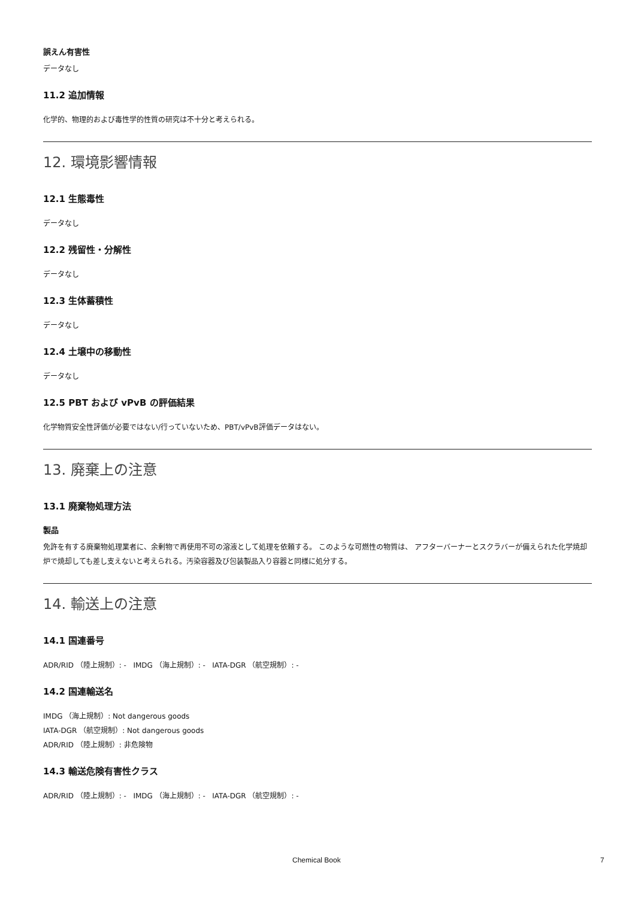誤えん有害性
データなし
11.2 追加情報
化学的、物理的および毒性学的性質の研究は不十分と考えられる。
12. 環境影響情報
12.1 生態毒性
データなし
12.2 残留性・分解性
データなし
12.3 生体蓄積性
データなし
12.4 土壌中の移動性
データなし
12.5 PBT および vPvB の評価結果
化学物質安全性評価が必要ではない/行っていないため、PBT/vPvB評価データはない。
13. 廃棄上の注意
13.1 廃棄物処理方法
製品
免許を有する廃棄物処理業者に、余剰物で再使用不可の溶液として処理を依頼する。 このような可燃性の物質は、 アフターバーナーとスクラバーが備えられた化学焼却炉で焼却しても差し支えないと考えられる。汚染容器及び包装製品入り容器と同様に処分する。
14. 輸送上の注意
14.1 国連番号
ADR/RID （陸上規制）: - IMDG （海上規制）: - IATA-DGR （航空規制）: -
14.2 国連輸送名
IMDG （海上規制）: Not dangerous goods
IATA-DGR （航空規制）: Not dangerous goods
ADR/RID （陸上規制）: 非危険物
14.3 輸送危険有害性クラス
ADR/RID （陸上規制）: - IMDG （海上規制）: - IATA-DGR （航空規制）: -
Chemical Book 7